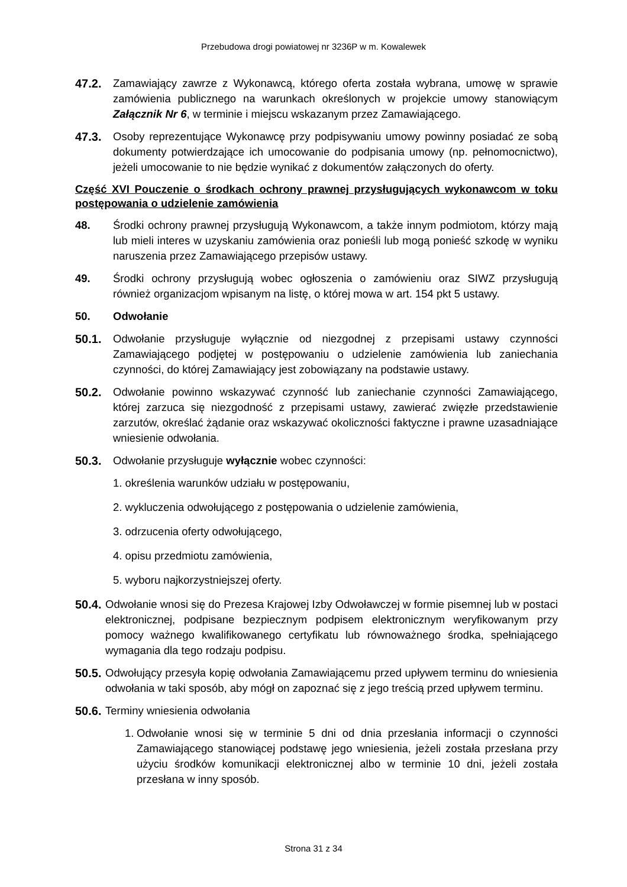Przebudowa drogi powiatowej nr 3236P w m. Kowalewek
47.2. Zamawiający zawrze z Wykonawcą, którego oferta została wybrana, umowę w sprawie zamówienia publicznego na warunkach określonych w projekcie umowy stanowiącym Załącznik Nr 6, w terminie i miejscu wskazanym przez Zamawiającego.
47.3. Osoby reprezentujące Wykonawcę przy podpisywaniu umowy powinny posiadać ze sobą dokumenty potwierdzające ich umocowanie do podpisania umowy (np. pełnomocnictwo), jeżeli umocowanie to nie będzie wynikać z dokumentów załączonych do oferty.
Część XVI Pouczenie o środkach ochrony prawnej przysługujących wykonawcom w toku postępowania o udzielenie zamówienia
48. Środki ochrony prawnej przysługują Wykonawcom, a także innym podmiotom, którzy mają lub mieli interes w uzyskaniu zamówienia oraz ponieśli lub mogą ponieść szkodę w wyniku naruszenia przez Zamawiającego przepisów ustawy.
49. Środki ochrony przysługują wobec ogłoszenia o zamówieniu oraz SIWZ przysługują również organizacjom wpisanym na listę, o której mowa w art. 154 pkt 5 ustawy.
50. Odwołanie
50.1. Odwołanie przysługuje wyłącznie od niezgodnej z przepisami ustawy czynności Zamawiającego podjętej w postępowaniu o udzielenie zamówienia lub zaniechania czynności, do której Zamawiający jest zobowiązany na podstawie ustawy.
50.2. Odwołanie powinno wskazywać czynność lub zaniechanie czynności Zamawiającego, której zarzuca się niezgodność z przepisami ustawy, zawierać zwięzłe przedstawienie zarzutów, określać żądanie oraz wskazywać okoliczności faktyczne i prawne uzasadniające wniesienie odwołania.
50.3. Odwołanie przysługuje wyłącznie wobec czynności:
1. określenia warunków udziału w postępowaniu,
2. wykluczenia odwołującego z postępowania o udzielenie zamówienia,
3. odrzucenia oferty odwołującego,
4. opisu przedmiotu zamówienia,
5. wyboru najkorzystniejszej oferty.
50.4.
Odwołanie wnosi się do Prezesa Krajowej Izby Odwoławczej w formie pisemnej lub w postaci elektronicznej, podpisane bezpiecznym podpisem elektronicznym weryfikowanym przy pomocy ważnego kwalifikowanego certyfikatu lub równoważnego środka, spełniającego wymagania dla tego rodzaju podpisu.
50.5.
Odwołujący przesyła kopię odwołania Zamawiającemu przed upływem terminu do wniesienia odwołania w taki sposób, aby mógł on zapoznać się z jego treścią przed upływem terminu.
50.6.
Terminy wniesienia odwołania
1.
Odwołanie wnosi się w terminie 5 dni od dnia przesłania informacji o czynności Zamawiającego stanowiącej podstawę jego wniesienia, jeżeli została przesłana przy użyciu środków komunikacji elektronicznej albo w terminie 10 dni, jeżeli została przesłana w inny sposób.
Strona 31 z 34